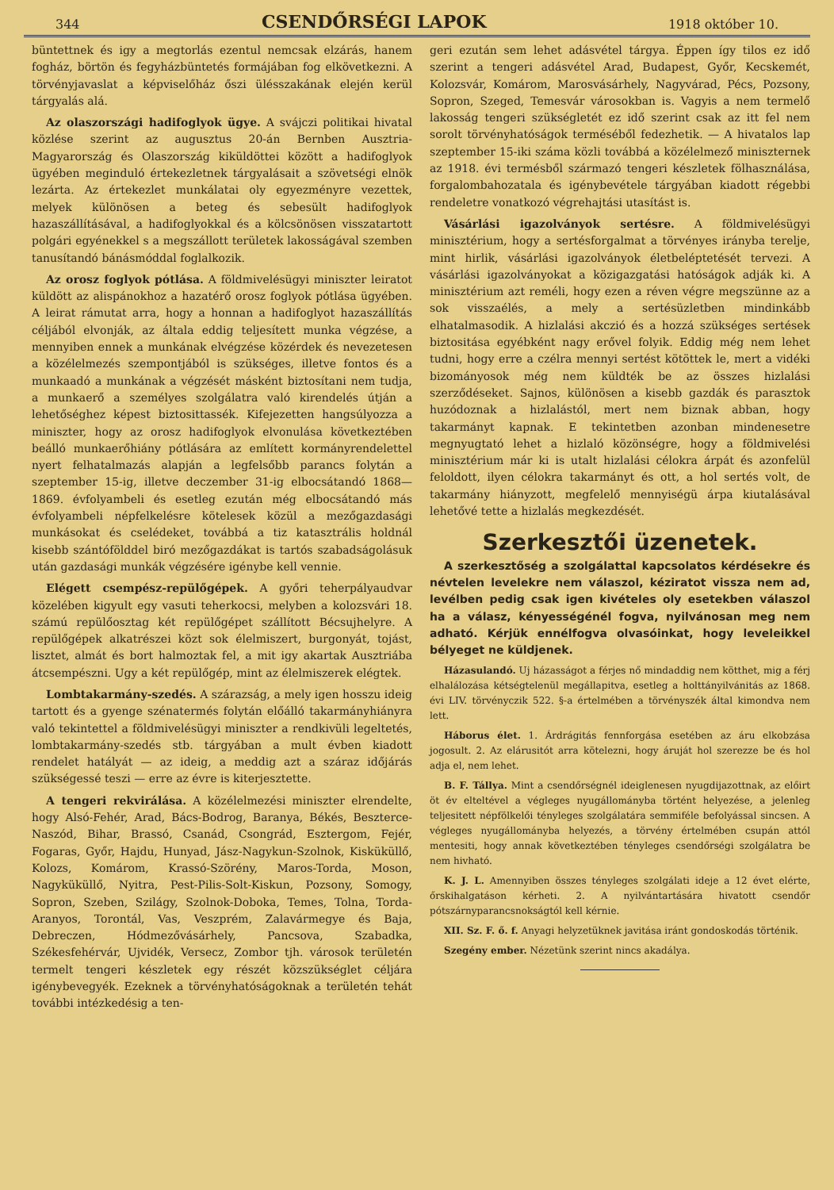344 CSENDŐRSÉGI LAPOK 1918 október 10.
büntettnek és igy a megtorlás ezentul nemcsak elzárás, hanem fogház, börtön és fegyházbüntetés formájában fog elkövetkezni. A törvényjavaslat a képviselőház őszi ülésszakának elején kerül tárgyalás alá.
Az olaszországi hadifoglyok ügye. A svájczi politikai hivatal közlése szerint az augusztus 20-án Bernben Ausztria-Magyarország és Olaszország kiküldöttei között a hadifoglyok ügyében meginduló értekezletnek tárgyalásait a szövetségi elnök lezárta. Az értekezlet munkálatai oly egyezményre vezettek, melyek különösen a beteg és sebesült hadifoglyok hazaszállításával, a hadifoglyokkal és a kölcsönösen visszatartott polgári egyénekkel s a megszállott területek lakosságával szemben tanusítandó bánásmóddal foglalkozik.
Az orosz foglyok pótlása. A földmivelésügyi miniszter leiratot küldött az alispánokhoz a hazatérő orosz foglyok pótlása ügyében. A leirat rámutat arra, hogy a honnan a hadifoglyot hazaszállítás céljából elvonják, az általa eddig teljesített munka végzése, a mennyiben ennek a munkának elvégzése közérdek és nevezetesen a közélelmezés szempontjából is szükséges, illetve fontos és a munkaadó a munkának a végzését másként biztosítani nem tudja, a munkaerő a személyes szolgálatra való kirendelés útján a lehetőséghez képest biztosittassék. Kifejezetten hangsúlyozza a miniszter, hogy az orosz hadifoglyok elvonulása következtében beálló munkaerőhiány pótlására az említett kormányrendelettel nyert felhatalmazás alapján a legfelsőbb parancs folytán a szeptember 15-ig, illetve deczember 31-ig elbocsátandó 1868—1869. évfolyambeli és esetleg ezután még elbocsátandó más évfolyambeli népfelkelésre kötelesek közül a mezőgazdasági munkásokat és cselédeket, továbbá a tiz katasztrális holdnál kisebb szántófölddel biró mezőgazdákat is tartós szabadságolásuk után gazdasági munkák végzésére igénybe kell vennie.
Elégett csempész-repülőgépek. A győri teherpályaudvar közelében kigyult egy vasuti teherkocsi, melyben a kolozsvári 18. számú repülőosztag két repülőgépet szállított Bécsujhelyre. A repülőgépek alkatrészei közt sok élelmiszert, burgonyát, tojást, lisztet, almát és bort halmoztak fel, a mit igy akartak Ausztriába átcsempészni. Ugy a két repülőgép, mint az élelmiszerek elégtek.
Lombtakarmány-szedés. A szárazság, a mely igen hosszu ideig tartott és a gyenge szénatermés folytán előálló takarmányhiányra való tekintettel a földmivelésügyi miniszter a rendkivüli legeltetés, lombtakarmány-szedés stb. tárgyában a mult évben kiadott rendelet hatályát — az ideig, a meddig azt a száraz időjárás szükségessé teszi — erre az évre is kiterjesztette.
A tengeri rekvirálása. A közélelmezési miniszter elrendelte, hogy Alsó-Fehér, Arad, Bács-Bodrog, Baranya, Békés, Beszterce-Naszód, Bihar, Brassó, Csanád, Csongrád, Esztergom, Fejér, Fogaras, Győr, Hajdu, Hunyad, Jász-Nagykun-Szolnok, Kisküküllő, Kolozs, Komárom, Krassó-Szörény, Maros-Torda, Moson, Nagyküküllő, Nyitra, Pest-Pilis-Solt-Kiskun, Pozsony, Somogy, Sopron, Szeben, Szilágy, Szolnok-Doboka, Temes, Tolna, Torda-Aranyos, Torontál, Vas, Veszprém, Zalavármegye és Baja, Debreczen, Hódmezővásárhely, Pancsova, Szabadka, Székesfehérvár, Ujvidék, Versecz, Zombor tjh. városok területén termelt tengeri készletek egy részét közszükséglet céljára igénybevegyék. Ezeknek a törvényhatóságoknak a területén tehát további intézkedésig a ten-
geri ezután sem lehet adásvétel tárgya. Éppen így tilos ez idő szerint a tengeri adásvétel Arad, Budapest, Győr, Kecskemét, Kolozsvár, Komárom, Marosvásárhely, Nagyvárad, Pécs, Pozsony, Sopron, Szeged, Temesvár városokban is. Vagyis a nem termelő lakosság tengeri szükségletét ez idő szerint csak az itt fel nem sorolt törvényhatóságok terméséből fedezhetik. — A hivatalos lap szeptember 15-iki száma közli továbbá a közélelmező miniszternek az 1918. évi termésből származó tengeri készletek fölhasználása, forgalombahozatala és igénybevétele tárgyában kiadott régebbi rendeletre vonatkozó végrehajtási utasítást is.
Vásárlási igazolványok sertésre. A földmivelésügyi minisztérium, hogy a sertésforgalmat a törvényes irányba terelje, mint hirlik, vásárlási igazolványok életbeléptetését tervezi. A vásárlási igazolványokat a közigazgatási hatóságok adják ki. A minisztérium azt reméli, hogy ezen a réven végre megszünne az a sok visszaélés, a mely a sertésüzletben mindinkább elhatalmasodik. A hizlalási akczió és a hozzá szükséges sertések biztositása egyébként nagy erővel folyik. Eddig még nem lehet tudni, hogy erre a czélra mennyi sertést kötöttek le, mert a vidéki bizományosok még nem küldték be az összes hizlalási szerződéseket. Sajnos, különösen a kisebb gazdák és parasztok huzódoznak a hizlalástól, mert nem biznak abban, hogy takarmányt kapnak. E tekintetben azonban mindenesetre megnyugtató lehet a hizlaló közönségre, hogy a földmivelési minisztérium már ki is utalt hizlalási célokra árpát és azonfelül feloldott, ilyen célokra takarmányt és ott, a hol sertés volt, de takarmány hiányzott, megfelelő mennyiségü árpa kiutalásával lehetővé tette a hizlalás megkezdését.
Szerkesztői üzenetek.
A szerkesztőség a szolgálattal kapcsolatos kérdésekre és névtelen levelekre nem válaszol, kéziratot vissza nem ad, levélben pedig csak igen kivételes oly esetekben válaszol ha a válasz, kényességénél fogva, nyilvánosan meg nem adható. Kérjük ennélfogva olvasóinkat, hogy leveleikkel bélyeget ne küldjenek.
Házasulandó. Uj házasságot a férjes nő mindaddig nem kötthet, mig a férj elhalálozása kétségtelenül megállapitva, esetleg a holttányilvánitás az 1868. évi LIV. törvényczik 522. §-a értelmében a törvényszék által kimondva nem lett.
Háborus élet. 1. Árdrágitás fennforgása esetében az áru elkobzása jogosult. 2. Az elárusitót arra kötelezni, hogy áruját hol szerezze be és hol adja el, nem lehet.
B. F. Tállya. Mint a csendőrségnél ideiglenesen nyugdijazottnak, az előirt öt év elteltével a végleges nyugállományba történt helyezése, a jelenleg teljesitett népfölkelői tényleges szolgálatára semmiféle befolyással sincsen. A végleges nyugállományba helyezés, a törvény értelmében csupán attól mentesiti, hogy annak következtében tényleges csendőrségi szolgálatra be nem hivható.
K. J. L. Amennyiben összes tényleges szolgálati ideje a 12 évet elérte, őrskihalgatáson kérheti. 2. A nyilvántartására hivatott csendőr pótszárnyparancsnokságtól kell kérnie.
XII. Sz. F. ő. f. Anyagi helyzetüknek javitása iránt gondoskodás történik.
Szegény ember. Nézetünk szerint nincs akadálya.